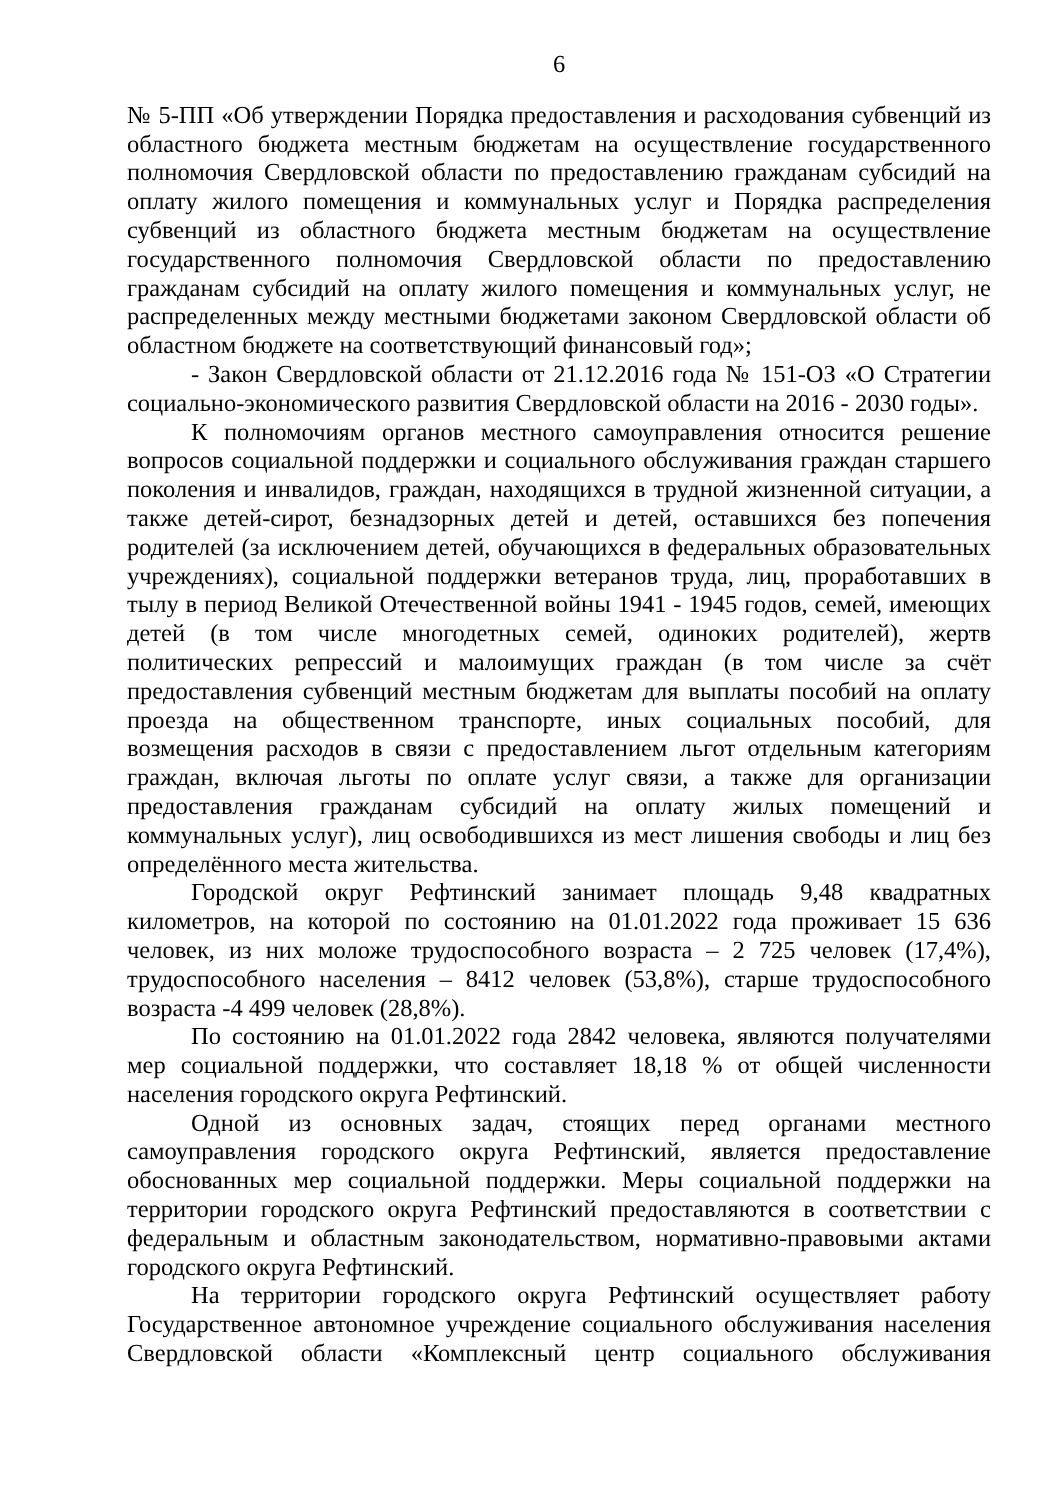6
№ 5-ПП «Об утверждении Порядка предоставления и расходования субвенций из областного бюджета местным бюджетам на осуществление государственного полномочия Свердловской области по предоставлению гражданам субсидий на оплату жилого помещения и коммунальных услуг и Порядка распределения субвенций из областного бюджета местным бюджетам на осуществление государственного полномочия Свердловской области по предоставлению гражданам субсидий на оплату жилого помещения и коммунальных услуг, не распределенных между местными бюджетами законом Свердловской области об областном бюджете на соответствующий финансовый год»;
- Закон Свердловской области от 21.12.2016 года № 151-ОЗ «О Стратегии социально-экономического развития Свердловской области на 2016 - 2030 годы».
К полномочиям органов местного самоуправления относится решение вопросов социальной поддержки и социального обслуживания граждан старшего поколения и инвалидов, граждан, находящихся в трудной жизненной ситуации, а также детей-сирот, безнадзорных детей и детей, оставшихся без попечения родителей (за исключением детей, обучающихся в федеральных образовательных учреждениях), социальной поддержки ветеранов труда, лиц, проработавших в тылу в период Великой Отечественной войны 1941 - 1945 годов, семей, имеющих детей (в том числе многодетных семей, одиноких родителей), жертв политических репрессий и малоимущих граждан (в том числе за счёт предоставления субвенций местным бюджетам для выплаты пособий на оплату проезда на общественном транспорте, иных социальных пособий, для возмещения расходов в связи с предоставлением льгот отдельным категориям граждан, включая льготы по оплате услуг связи, а также для организации предоставления гражданам субсидий на оплату жилых помещений и коммунальных услуг), лиц освободившихся из мест лишения свободы и лиц без определённого места жительства.
Городской округ Рефтинский занимает площадь 9,48 квадратных километров, на которой по состоянию на 01.01.2022 года проживает 15 636 человек, из них моложе трудоспособного возраста – 2 725 человек (17,4%), трудоспособного населения – 8412 человек (53,8%), старше трудоспособного возраста -4 499 человек (28,8%).
По состоянию на 01.01.2022 года 2842 человека, являются получателями мер социальной поддержки, что составляет 18,18 % от общей численности населения городского округа Рефтинский.
Одной из основных задач, стоящих перед органами местного самоуправления городского округа Рефтинский, является предоставление обоснованных мер социальной поддержки. Меры социальной поддержки на территории городского округа Рефтинский предоставляются в соответствии с федеральным и областным законодательством, нормативно-правовыми актами городского округа Рефтинский.
На территории городского округа Рефтинский осуществляет работу Государственное автономное учреждение социального обслуживания населения Свердловской области «Комплексный центр социального обслуживания